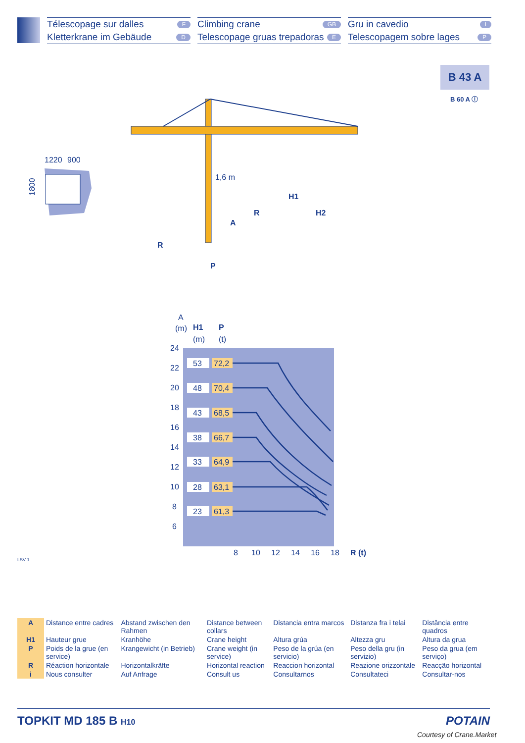Télescopage sur dalles F
Kletterkrane im Gebäude D
Climbing crane GB
Telescopage gruas trepadoras E
Gru in cavedio I
Telescopagem sobre lages P
B 43 A
B 60 A ⓘ
1220
900
1800
1,6 m
H1
H2
R
A
R
P
A
(m)
H1
(m)
P
(t)
24
22
20
18
16
14
12
10
8
6
8
10
12
14
16
18
R (t)
53
72,2
48
70,4
43
68,5
38
66,7
33
64,9
28
63,1
23
61,3
LSV 1
| A | Distance entre cadres | Abstand zwischen den Rahmen | Distance between collars | Distancia entra marcos | Distanza fra i telai | Distância entre quadros |
| H1 | Hauteur grue | Kranhöhe | Crane height | Altura grúa | Altezza gru | Altura da grua |
| P | Poids de la grue (en service) | Krangewicht (in Betrieb) | Crane weight (in service) | Peso de la grúa (en servicio) | Peso della gru (in servizio) | Peso da grua (em serviço) |
| R | Réaction horizontale | Horizontalkräfte | Horizontal reaction | Reaccion horizontal | Reazione orizzontale | Reacção horizontal |
| i | Nous consulter | Auf Anfrage | Consult us | Consultarnos | Consultateci | Consultar-nos |
TOPKIT MD 185 B H10 POTAIN
Courtesy of Crane.Market